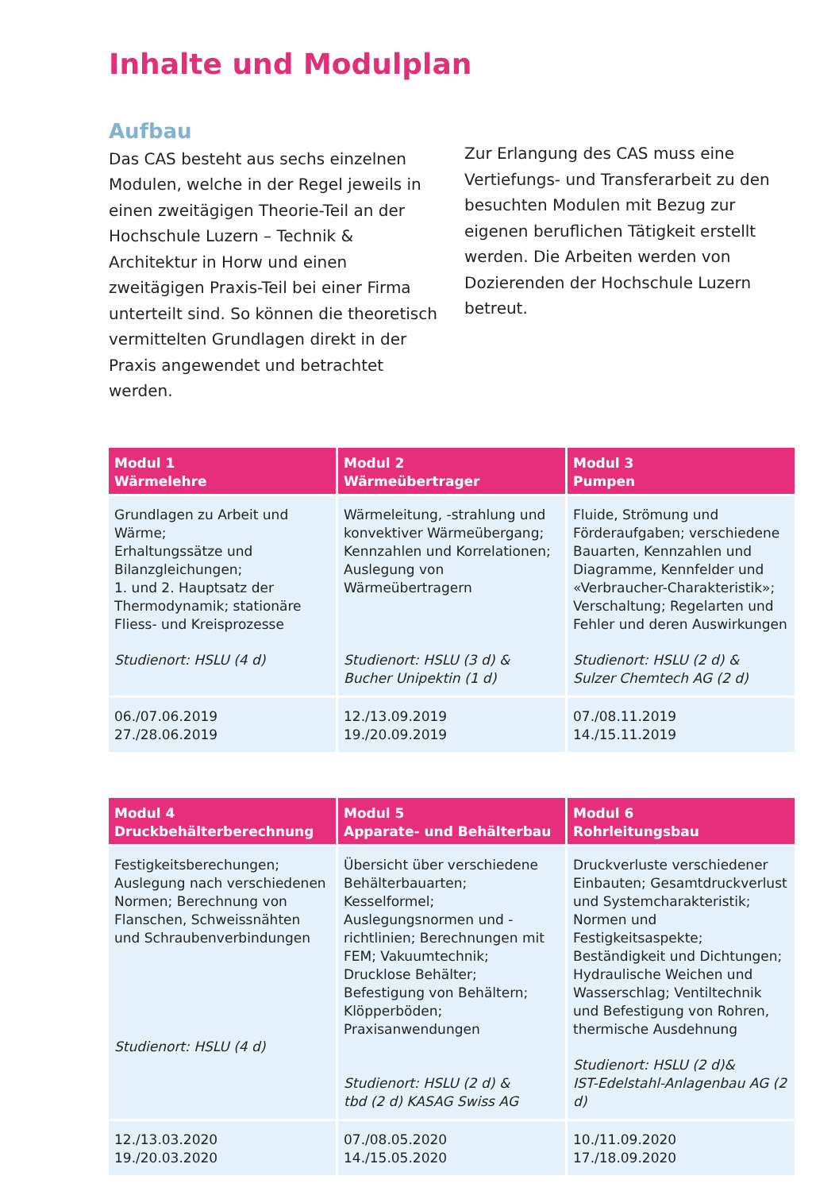Inhalte und Modulplan
Aufbau
Das CAS besteht aus sechs einzelnen Modulen, welche in der Regel jeweils in einen zweitägigen Theorie-Teil an der Hochschule Luzern – Technik & Architektur in Horw und einen zweitägigen Praxis-Teil bei einer Firma unterteilt sind. So können die theoretisch vermittelten Grundlagen direkt in der Praxis angewendet und betrachtet werden.
Zur Erlangung des CAS muss eine Vertiefungs- und Transferarbeit zu den besuchten Modulen mit Bezug zur eigenen beruflichen Tätigkeit erstellt werden. Die Arbeiten werden von Dozierenden der Hochschule Luzern betreut.
| Modul 1 Wärmelehre | Modul 2 Wärmeübertrager | Modul 3 Pumpen |
| --- | --- | --- |
| Grundlagen zu Arbeit und Wärme; Erhaltungssätze und Bilanzgleichungen; 1. und 2. Hauptsatz der Thermodynamik; stationäre Fliess- und Kreisprozesse Studienort: HSLU (4 d) | Wärmeleitung, -strahlung und konvektiver Wärmeübergang; Kennzahlen und Korrelationen; Auslegung von Wärmeübertragern Studienort: HSLU (3 d) & Bucher Unipektin (1 d) | Fluide, Strömung und Förderaufgaben; verschiedene Bauarten, Kennzahlen und Diagramme, Kennfelder und «Verbraucher-Charakteristik»; Verschaltung; Regelarten und Fehler und deren Auswirkungen Studienort: HSLU (2 d) & Sulzer Chemtech AG (2 d) |
| 06./07.06.2019 27./28.06.2019 | 12./13.09.2019 19./20.09.2019 | 07./08.11.2019 14./15.11.2019 |
| Modul 4 Druckbehälterberechnung | Modul 5 Apparate- und Behälterbau | Modul 6 Rohrleitungsbau |
| --- | --- | --- |
| Festigkeitsberechungen; Auslegung nach verschiedenen Normen; Berechnung von Flanschen, Schweissnähten und Schraubenverbindungen Studienort: HSLU (4 d) | Übersicht über verschiedene Behälterbauarten; Kesselformel; Auslegungsnormen und -richtlinien; Berechnungen mit FEM; Vakuumtechnik; Drucklose Behälter; Befestigung von Behältern; Klöpperböden; Praxisanwendungen Studienort: HSLU (2 d) & tbd (2 d) KASAG Swiss AG | Druckverluste verschiedener Einbauten; Gesamtdruckverlust und Systemcharakteristik; Normen und Festigkeitsaspekte; Beständigkeit und Dichtungen; Hydraulische Weichen und Wasserschlag; Ventiltechnik und Befestigung von Rohren, thermische Ausdehnung Studienort: HSLU (2 d)& IST-Edelstahl-Anlagenbau AG (2 d) |
| 12./13.03.2020 19./20.03.2020 | 07./08.05.2020 14./15.05.2020 | 10./11.09.2020 17./18.09.2020 |